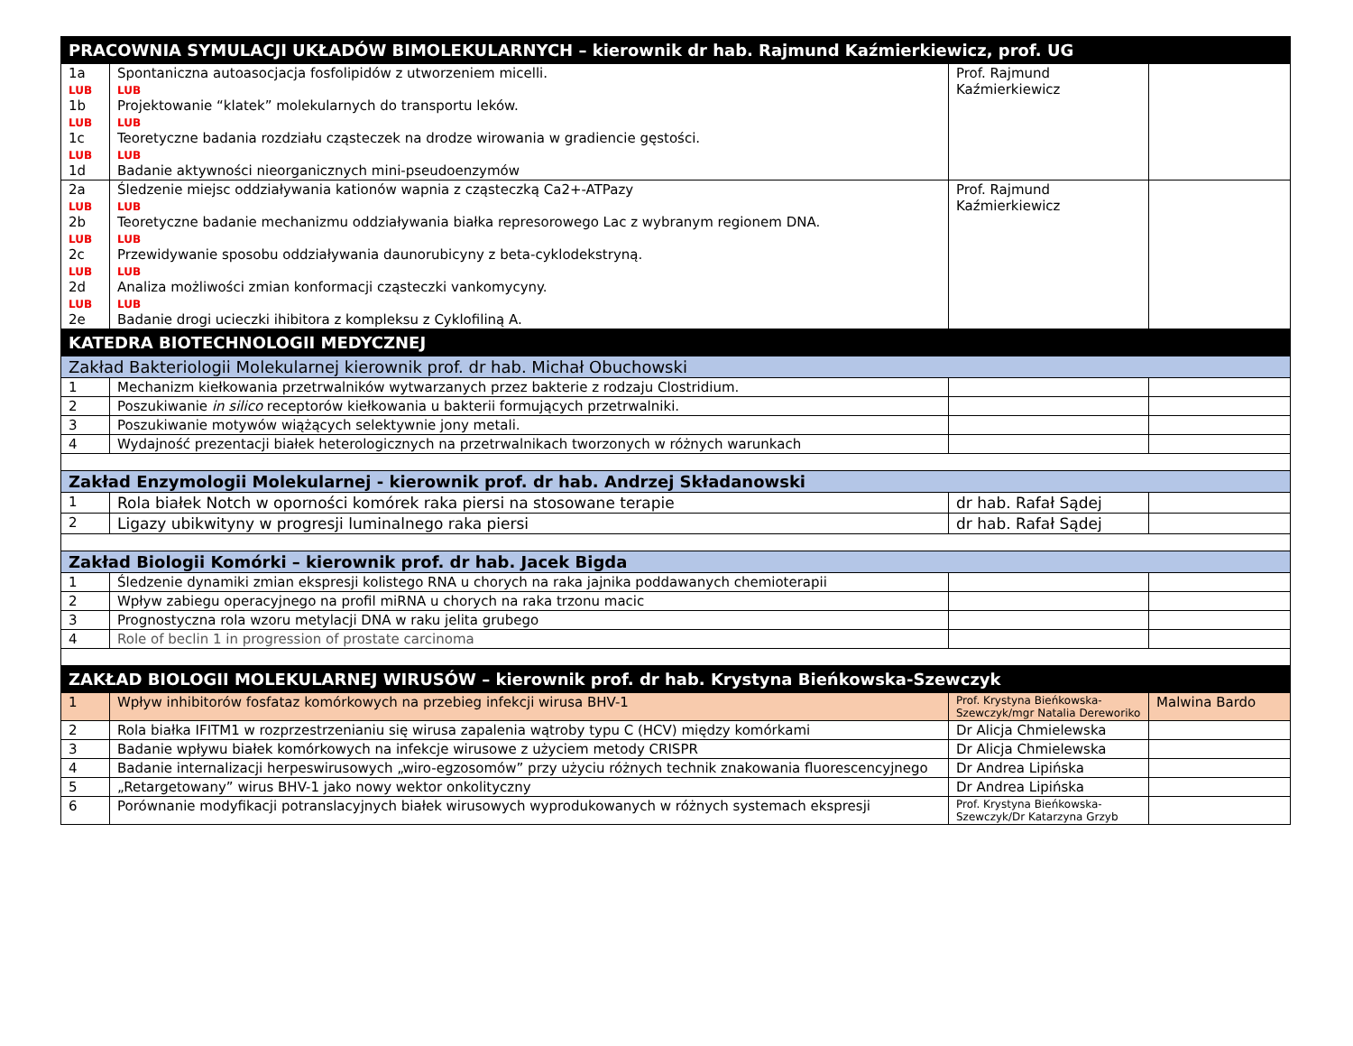| PRACOWNIA SYMULACJI UKŁADÓW BIMOLEKULARNYCH – kierownik dr hab. Rajmund Kaźmierkiewicz, prof. UG | | | |
| 1a LUB 1b LUB 1c LUB 1d | Spontaniczna autoasocjacja fosfolipidów z utworzeniem micelli. LUB Projektowanie “klatek” molekularnych do transportu leków. LUB Teoretyczne badania rozdziału cząsteczek na drodze wirowania w gradiencie gęstości. LUB Badanie aktywności nieorganicznych mini-pseudoenzymów | Prof. Rajmund Kaźmierkiewicz | |
| 2a LUB 2b LUB 2c LUB 2d LUB 2e | Śledzenie miejsc oddziaływania kationów wapnia z cząsteczką Ca2+-ATPazy LUB Teoretyczne badanie mechanizmu oddziaływania białka represorowego Lac z wybranym regionem DNA. LUB Przewidywanie sposobu oddziaływania daunorubicyny z beta-cyklodekstryną. LUB Analiza możliwości zmian konformacji cząsteczki vankomycyny. LUB Badanie drogi ucieczki ihibitora z kompleksu z Cyklofiliną A. | Prof. Rajmund Kaźmierkiewicz | |
| KATEDRA BIOTECHNOLOGII MEDYCZNEJ | | | |
| Zakład Bakteriologii Molekularnej kierownik prof. dr hab. Michał Obuchowski | | | |
| 1 | Mechanizm kiełkowania przetrwalników wytwarzanych przez bakterie z rodzaju Clostridium. | | |
| 2 | Poszukiwanie in silico receptorów kiełkowania u bakterii formujących przetrwalniki. | | |
| 3 | Poszukiwanie motywów wiążących selektywnie jony metali. | | |
| 4 | Wydajność prezentacji białek heterologicznych na przetrwalnikach tworzonych w różnych warunkach | | |
| Zakład Enzymologii Molekularnej - kierownik prof. dr hab. Andrzej Składanowski | | | |
| 1 | Rola białek Notch w oporności komórek raka piersi na stosowane terapie | dr hab. Rafał Sądej | |
| 2 | Ligazy ubikwityny w progresji luminalnego raka piersi | dr hab. Rafał Sądej | |
| Zakład Biologii Komórki – kierownik prof. dr hab. Jacek Bigda | | | |
| 1 | Śledzenie dynamiki zmian ekspresji kolistego RNA u chorych na raka jajnika poddawanych chemioterapii | | |
| 2 | Wpływ zabiegu operacyjnego na profil miRNA u chorych na raka trzonu macic | | |
| 3 | Prognostyczna rola wzoru metylacji DNA w raku jelita grubego | | |
| 4 | Role of beclin 1 in progression of prostate carcinoma | | |
| ZAKŁAD BIOLOGII MOLEKULARNEJ WIRUSÓW – kierownik prof. dr hab. Krystyna Bieńkowska-Szewczyk | | | |
| 1 | Wpływ inhibitorów fosfataz komórkowych na przebieg infekcji wirusa BHV-1 | Prof. Krystyna Bieńkowska-Szewczyk/mgr Natalia Dereworiko | Malwina Bardo |
| 2 | Rola białka IFITM1 w rozprzestrzenianiu się wirusa zapalenia wątroby typu C (HCV) między komórkami | Dr Alicja Chmielewska | |
| 3 | Badanie wpływu białek komórkowych na infekcje wirusowe z użyciem metody CRISPR | Dr Alicja Chmielewska | |
| 4 | Badanie internalizacji herpeswirusowych „wiro-egzosomów” przy użyciu różnych technik znakowania fluorescencyjnego | Dr Andrea Lipińska | |
| 5 | „Retargetowany” wirus BHV-1 jako nowy wektor onkolityczny | Dr Andrea Lipińska | |
| 6 | Porównanie modyfikacji potranslacyjnych białek wirusowych wyprodukowanych w różnych systemach ekspresji | Prof. Krystyna Bieńkowska-Szewczyk/Dr Katarzyna Grzyb | |